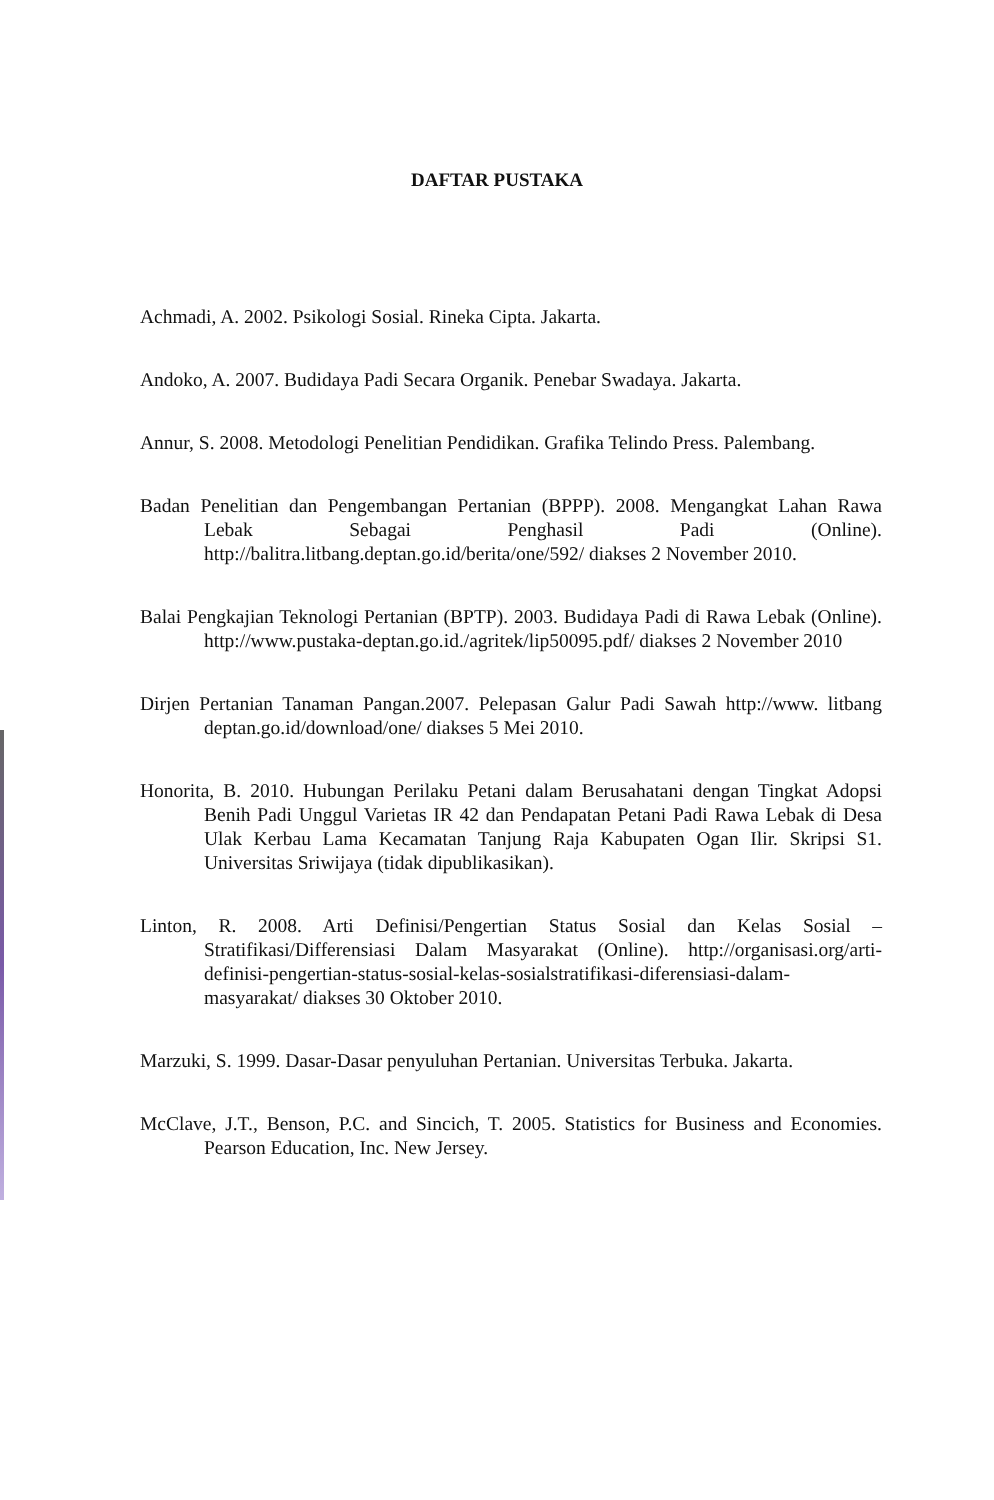DAFTAR PUSTAKA
Achmadi, A. 2002. Psikologi Sosial. Rineka Cipta. Jakarta.
Andoko, A. 2007. Budidaya Padi Secara Organik. Penebar Swadaya. Jakarta.
Annur, S. 2008. Metodologi Penelitian Pendidikan. Grafika Telindo Press. Palembang.
Badan Penelitian dan Pengembangan Pertanian (BPPP). 2008. Mengangkat Lahan Rawa Lebak Sebagai Penghasil Padi (Online). http://balitra.litbang.deptan.go.id/berita/one/592/ diakses 2 November 2010.
Balai Pengkajian Teknologi Pertanian (BPTP). 2003. Budidaya Padi di Rawa Lebak (Online). http://www.pustaka-deptan.go.id./agritek/lip50095.pdf/ diakses 2 November 2010
Dirjen Pertanian Tanaman Pangan.2007. Pelepasan Galur Padi Sawah http://www. litbang deptan.go.id/download/one/ diakses 5 Mei 2010.
Honorita, B. 2010. Hubungan Perilaku Petani dalam Berusahatani dengan Tingkat Adopsi Benih Padi Unggul Varietas IR 42 dan Pendapatan Petani Padi Rawa Lebak di Desa Ulak Kerbau Lama Kecamatan Tanjung Raja Kabupaten Ogan Ilir. Skripsi S1. Universitas Sriwijaya (tidak dipublikasikan).
Linton, R. 2008. Arti Definisi/Pengertian Status Sosial dan Kelas Sosial – Stratifikasi/Differensiasi Dalam Masyarakat (Online). http://organisasi.org/arti-definisi-pengertian-status-sosial-kelas-sosialstratifikasi-diferensiasi-dalam-masyarakat/ diakses 30 Oktober 2010.
Marzuki, S. 1999. Dasar-Dasar penyuluhan Pertanian. Universitas Terbuka. Jakarta.
McClave, J.T., Benson, P.C. and Sincich, T. 2005. Statistics for Business and Economies. Pearson Education, Inc. New Jersey.